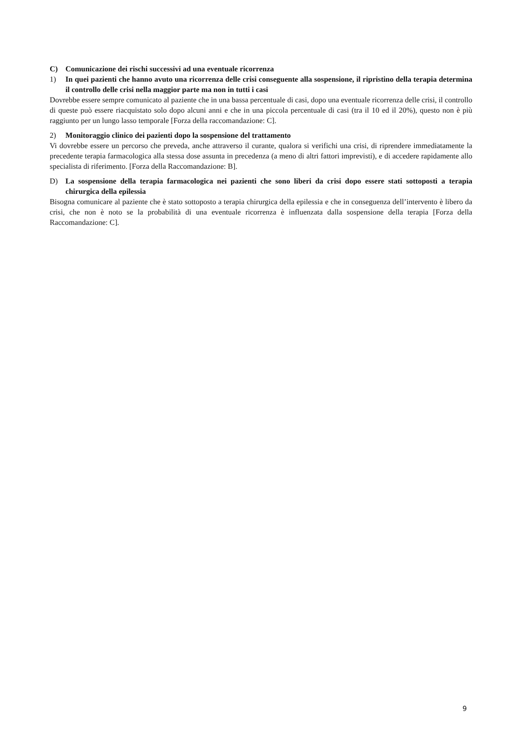C) Comunicazione dei rischi successivi ad una eventuale ricorrenza
1) In quei pazienti che hanno avuto una ricorrenza delle crisi conseguente alla sospensione, il ripristino della terapia determina il controllo delle crisi nella maggior parte ma non in tutti i casi
Dovrebbe essere sempre comunicato al paziente che in una bassa percentuale di casi, dopo una eventuale ricorrenza delle crisi, il controllo di queste può essere riacquistato solo dopo alcuni anni e che in una piccola percentuale di casi (tra il 10 ed il 20%), questo non è più raggiunto per un lungo lasso temporale [Forza della raccomandazione: C].
2) Monitoraggio clinico dei pazienti dopo la sospensione del trattamento
Vi dovrebbe essere un percorso che preveda, anche attraverso il curante, qualora si verifichi una crisi, di riprendere immediatamente la precedente terapia farmacologica alla stessa dose assunta in precedenza (a meno di altri fattori imprevisti), e di accedere rapidamente allo specialista di riferimento. [Forza della Raccomandazione: B].
D) La sospensione della terapia farmacologica nei pazienti che sono liberi da crisi dopo essere stati sottoposti a terapia chirurgica della epilessia
Bisogna comunicare al paziente che è stato sottoposto a terapia chirurgica della epilessia e che in conseguenza dell’intervento è libero da crisi, che non è noto se la probabilità di una eventuale ricorrenza è influenzata dalla sospensione della terapia [Forza della Raccomandazione: C].
9